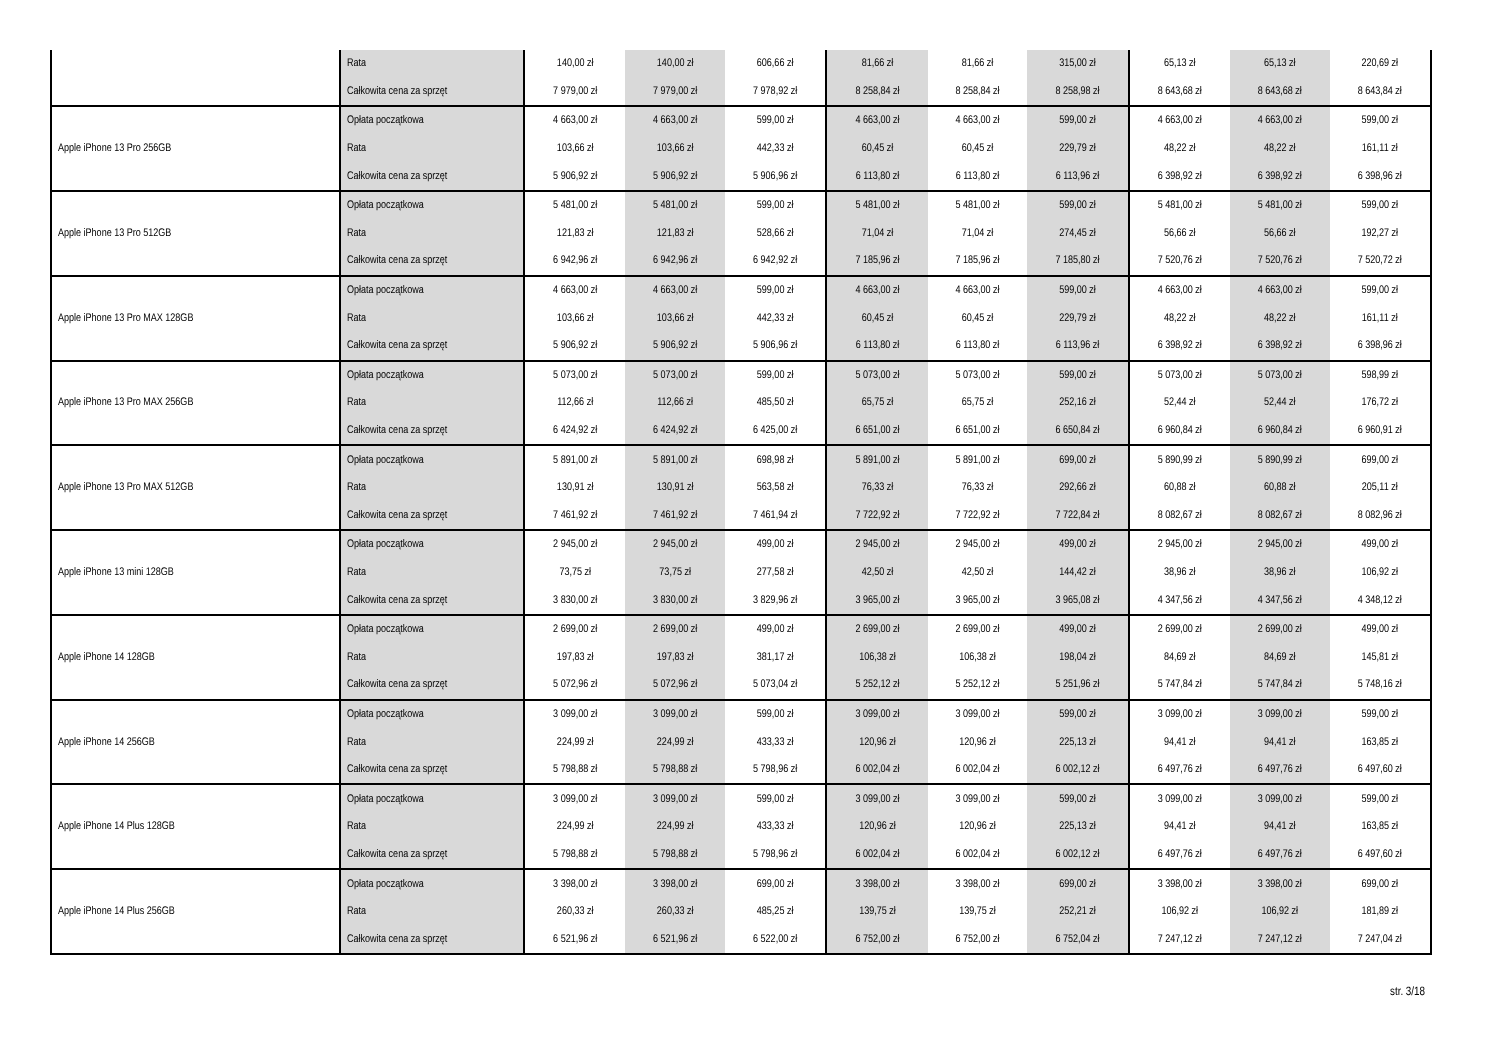| | Rata | 140,00 zł | 140,00 zł | 606,66 zł | 81,66 zł | 81,66 zł | 315,00 zł | 65,13 zł | 65,13 zł | 220,69 zł |
| | Całkowita cena za sprzęt | 7 979,00 zł | 7 979,00 zł | 7 978,92 zł | 8 258,84 zł | 8 258,84 zł | 8 258,98 zł | 8 643,68 zł | 8 643,68 zł | 8 643,84 zł |
| Apple iPhone 13 Pro 256GB | Opłata początkowa | 4 663,00 zł | 4 663,00 zł | 599,00 zł | 4 663,00 zł | 4 663,00 zł | 599,00 zł | 4 663,00 zł | 4 663,00 zł | 599,00 zł |
| | Rata | 103,66 zł | 103,66 zł | 442,33 zł | 60,45 zł | 60,45 zł | 229,79 zł | 48,22 zł | 48,22 zł | 161,11 zł |
| | Całkowita cena za sprzęt | 5 906,92 zł | 5 906,92 zł | 5 906,96 zł | 6 113,80 zł | 6 113,80 zł | 6 113,96 zł | 6 398,92 zł | 6 398,92 zł | 6 398,96 zł |
| Apple iPhone 13 Pro 512GB | Opłata początkowa | 5 481,00 zł | 5 481,00 zł | 599,00 zł | 5 481,00 zł | 5 481,00 zł | 599,00 zł | 5 481,00 zł | 5 481,00 zł | 599,00 zł |
| | Rata | 121,83 zł | 121,83 zł | 528,66 zł | 71,04 zł | 71,04 zł | 274,45 zł | 56,66 zł | 56,66 zł | 192,27 zł |
| | Całkowita cena za sprzęt | 6 942,96 zł | 6 942,96 zł | 6 942,92 zł | 7 185,96 zł | 7 185,96 zł | 7 185,80 zł | 7 520,76 zł | 7 520,76 zł | 7 520,72 zł |
| Apple iPhone 13 Pro MAX 128GB | Opłata początkowa | 4 663,00 zł | 4 663,00 zł | 599,00 zł | 4 663,00 zł | 4 663,00 zł | 599,00 zł | 4 663,00 zł | 4 663,00 zł | 599,00 zł |
| | Rata | 103,66 zł | 103,66 zł | 442,33 zł | 60,45 zł | 60,45 zł | 229,79 zł | 48,22 zł | 48,22 zł | 161,11 zł |
| | Całkowita cena za sprzęt | 5 906,92 zł | 5 906,92 zł | 5 906,96 zł | 6 113,80 zł | 6 113,80 zł | 6 113,96 zł | 6 398,92 zł | 6 398,92 zł | 6 398,96 zł |
| Apple iPhone 13 Pro MAX 256GB | Opłata początkowa | 5 073,00 zł | 5 073,00 zł | 599,00 zł | 5 073,00 zł | 5 073,00 zł | 599,00 zł | 5 073,00 zł | 5 073,00 zł | 598,99 zł |
| | Rata | 112,66 zł | 112,66 zł | 485,50 zł | 65,75 zł | 65,75 zł | 252,16 zł | 52,44 zł | 52,44 zł | 176,72 zł |
| | Całkowita cena za sprzęt | 6 424,92 zł | 6 424,92 zł | 6 425,00 zł | 6 651,00 zł | 6 651,00 zł | 6 650,84 zł | 6 960,84 zł | 6 960,84 zł | 6 960,91 zł |
| Apple iPhone 13 Pro MAX 512GB | Opłata początkowa | 5 891,00 zł | 5 891,00 zł | 698,98 zł | 5 891,00 zł | 5 891,00 zł | 699,00 zł | 5 890,99 zł | 5 890,99 zł | 699,00 zł |
| | Rata | 130,91 zł | 130,91 zł | 563,58 zł | 76,33 zł | 76,33 zł | 292,66 zł | 60,88 zł | 60,88 zł | 205,11 zł |
| | Całkowita cena za sprzęt | 7 461,92 zł | 7 461,92 zł | 7 461,94 zł | 7 722,92 zł | 7 722,92 zł | 7 722,84 zł | 8 082,67 zł | 8 082,67 zł | 8 082,96 zł |
| Apple iPhone 13 mini 128GB | Opłata początkowa | 2 945,00 zł | 2 945,00 zł | 499,00 zł | 2 945,00 zł | 2 945,00 zł | 499,00 zł | 2 945,00 zł | 2 945,00 zł | 499,00 zł |
| | Rata | 73,75 zł | 73,75 zł | 277,58 zł | 42,50 zł | 42,50 zł | 144,42 zł | 38,96 zł | 38,96 zł | 106,92 zł |
| | Całkowita cena za sprzęt | 3 830,00 zł | 3 830,00 zł | 3 829,96 zł | 3 965,00 zł | 3 965,00 zł | 3 965,08 zł | 4 347,56 zł | 4 347,56 zł | 4 348,12 zł |
| Apple iPhone 14 128GB | Opłata początkowa | 2 699,00 zł | 2 699,00 zł | 499,00 zł | 2 699,00 zł | 2 699,00 zł | 499,00 zł | 2 699,00 zł | 2 699,00 zł | 499,00 zł |
| | Rata | 197,83 zł | 197,83 zł | 381,17 zł | 106,38 zł | 106,38 zł | 198,04 zł | 84,69 zł | 84,69 zł | 145,81 zł |
| | Całkowita cena za sprzęt | 5 072,96 zł | 5 072,96 zł | 5 073,04 zł | 5 252,12 zł | 5 252,12 zł | 5 251,96 zł | 5 747,84 zł | 5 747,84 zł | 5 748,16 zł |
| Apple iPhone 14 256GB | Opłata początkowa | 3 099,00 zł | 3 099,00 zł | 599,00 zł | 3 099,00 zł | 3 099,00 zł | 599,00 zł | 3 099,00 zł | 3 099,00 zł | 599,00 zł |
| | Rata | 224,99 zł | 224,99 zł | 433,33 zł | 120,96 zł | 120,96 zł | 225,13 zł | 94,41 zł | 94,41 zł | 163,85 zł |
| | Całkowita cena za sprzęt | 5 798,88 zł | 5 798,88 zł | 5 798,96 zł | 6 002,04 zł | 6 002,04 zł | 6 002,12 zł | 6 497,76 zł | 6 497,76 zł | 6 497,60 zł |
| Apple iPhone 14 Plus 128GB | Opłata początkowa | 3 099,00 zł | 3 099,00 zł | 599,00 zł | 3 099,00 zł | 3 099,00 zł | 599,00 zł | 3 099,00 zł | 3 099,00 zł | 599,00 zł |
| | Rata | 224,99 zł | 224,99 zł | 433,33 zł | 120,96 zł | 120,96 zł | 225,13 zł | 94,41 zł | 94,41 zł | 163,85 zł |
| | Całkowita cena za sprzęt | 5 798,88 zł | 5 798,88 zł | 5 798,96 zł | 6 002,04 zł | 6 002,04 zł | 6 002,12 zł | 6 497,76 zł | 6 497,76 zł | 6 497,60 zł |
| Apple iPhone 14 Plus 256GB | Opłata początkowa | 3 398,00 zł | 3 398,00 zł | 699,00 zł | 3 398,00 zł | 3 398,00 zł | 699,00 zł | 3 398,00 zł | 3 398,00 zł | 699,00 zł |
| | Rata | 260,33 zł | 260,33 zł | 485,25 zł | 139,75 zł | 139,75 zł | 252,21 zł | 106,92 zł | 106,92 zł | 181,89 zł |
| | Całkowita cena za sprzęt | 6 521,96 zł | 6 521,96 zł | 6 522,00 zł | 6 752,00 zł | 6 752,00 zł | 6 752,04 zł | 7 247,12 zł | 7 247,12 zł | 7 247,04 zł |
str. 3/18